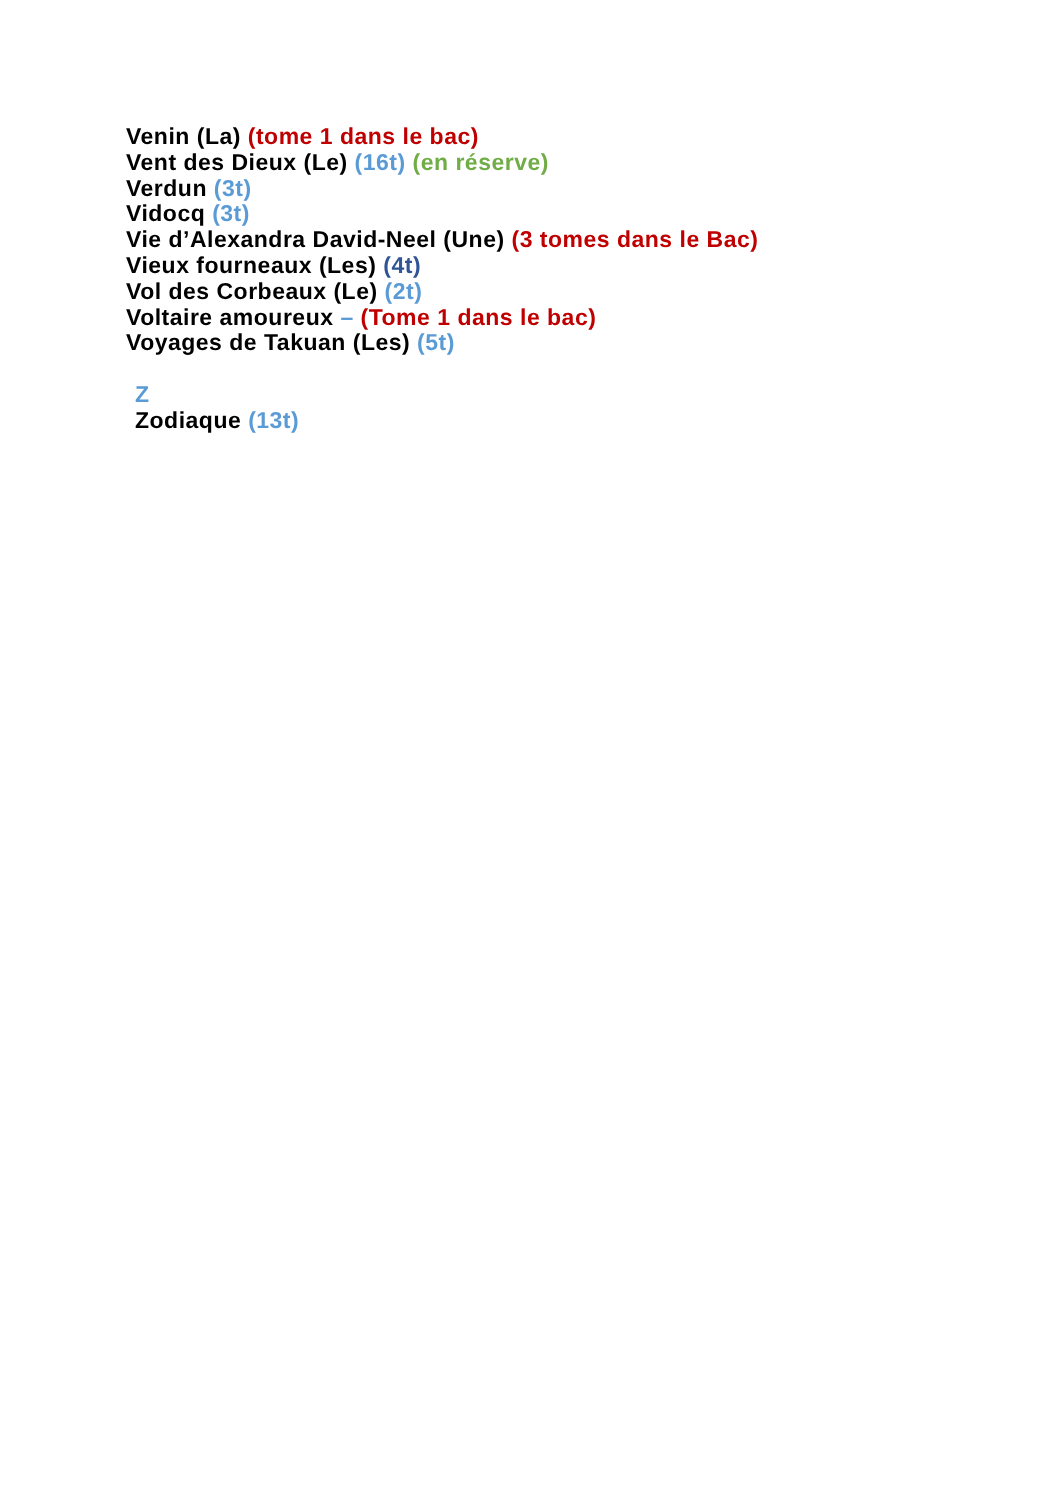Venin (La) (tome 1 dans le bac)
Vent des Dieux (Le) (16t) (en réserve)
Verdun (3t)
Vidocq (3t)
Vie d’Alexandra David-Neel (Une) (3 tomes dans le Bac)
Vieux fourneaux (Les) (4t)
Vol des Corbeaux (Le) (2t)
Voltaire amoureux – (Tome 1 dans le bac)
Voyages de Takuan (Les) (5t)
Z
Zodiaque (13t)